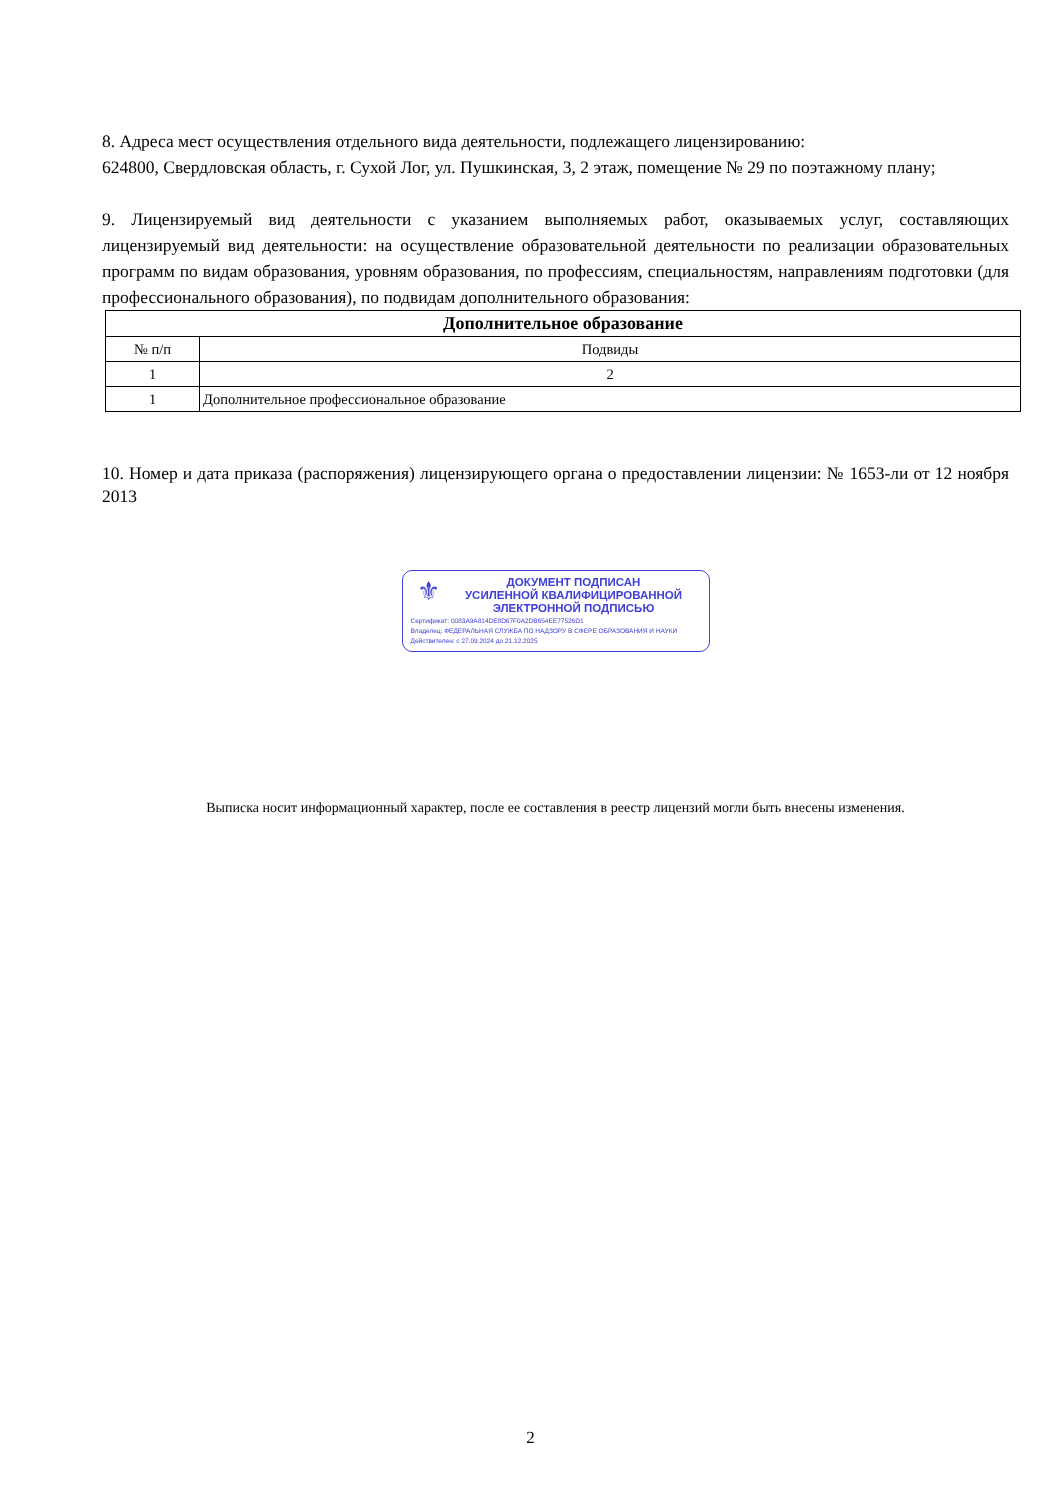8. Адреса мест осуществления отдельного вида деятельности, подлежащего лицензированию:
624800, Свердловская область, г. Сухой Лог, ул. Пушкинская, 3, 2 этаж, помещение № 29 по поэтажному плану;
9. Лицензируемый вид деятельности с указанием выполняемых работ, оказываемых услуг, составляющих лицензируемый вид деятельности: на осуществление образовательной деятельности по реализации образовательных программ по видам образования, уровням образования, по профессиям, специальностям, направлениям подготовки (для профессионального образования), по подвидам дополнительного образования:
| Дополнительное образование | |
| --- | --- |
| № п/п | Подвиды |
| 1 | 2 |
| 1 | Дополнительное профессиональное образование |
10. Номер и дата приказа (распоряжения) лицензирующего органа о предоставлении лицензии: № 1653-ли от 12 ноября 2013
⚜
ДОКУМЕНТ ПОДПИСАН
УСИЛЕННОЙ КВАЛИФИЦИРОВАННОЙ
ЭЛЕКТРОННОЙ ПОДПИСЬЮ
Сертификат: 0083A9A814DE8D67F0A2DB654EE77526D1
Владелец: ФЕДЕРАЛЬНАЯ СЛУЖБА ПО НАДЗОРУ В СФЕРЕ ОБРАЗОВАНИЯ И НАУКИ
Действителен: с 27.09.2024 до 21.12.2025
Выписка носит информационный характер, после ее составления в реестр лицензий могли быть внесены изменения.
2